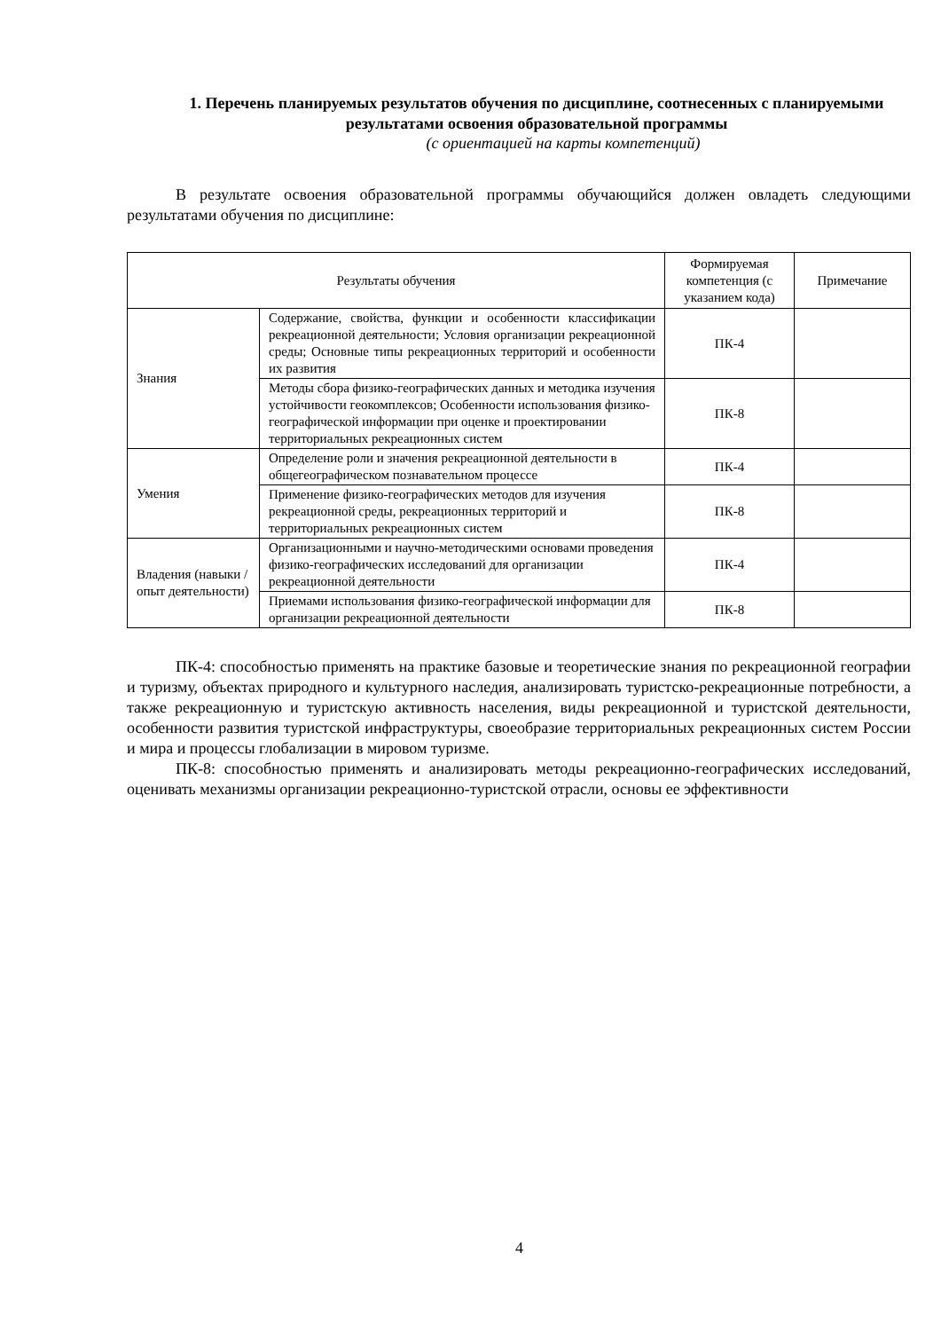1. Перечень планируемых результатов обучения по дисциплине, соотнесенных с планируемыми результатами освоения образовательной программы
(с ориентацией на карты компетенций)
В результате освоения образовательной программы обучающийся должен овладеть следующими результатами обучения по дисциплине:
| Результаты обучения | | Формируемая компетенция (с указанием кода) | Примечание |
| --- | --- | --- | --- |
| Знания | Содержание, свойства, функции и особенности классификации рекреационной деятельности; Условия организации рекреационной среды; Основные типы рекреационных территорий и особенности их развития | ПК-4 | |
| | Методы сбора физико-географических данных и методика изучения устойчивости геокомплексов; Особенности использования физико-географической информации при оценке и проектировании территориальных рекреационных систем | ПК-8 | |
| Умения | Определение роли и значения рекреационной деятельности в общегеографическом познавательном процессе | ПК-4 | |
| | Применение физико-географических методов для изучения рекреационной среды, рекреационных территорий и территориальных рекреационных систем | ПК-8 | |
| Владения (навыки / опыт деятельности) | Организационными и научно-методическими основами проведения физико-географических исследований для организации рекреационной деятельности | ПК-4 | |
| | Приемами использования физико-географической информации для организации рекреационной деятельности | ПК-8 | |
ПК-4: способностью применять на практике базовые и теоретические знания по рекреационной географии и туризму, объектах природного и культурного наследия, анализировать туристско-рекреационные потребности, а также рекреационную и туристскую активность населения, виды рекреационной и туристской деятельности, особенности развития туристской инфраструктуры, своеобразие территориальных рекреационных систем России и мира и процессы глобализации в мировом туризме.
ПК-8: способностью применять и анализировать методы рекреационно-географических исследований, оценивать механизмы организации рекреационно-туристской отрасли, основы ее эффективности
4